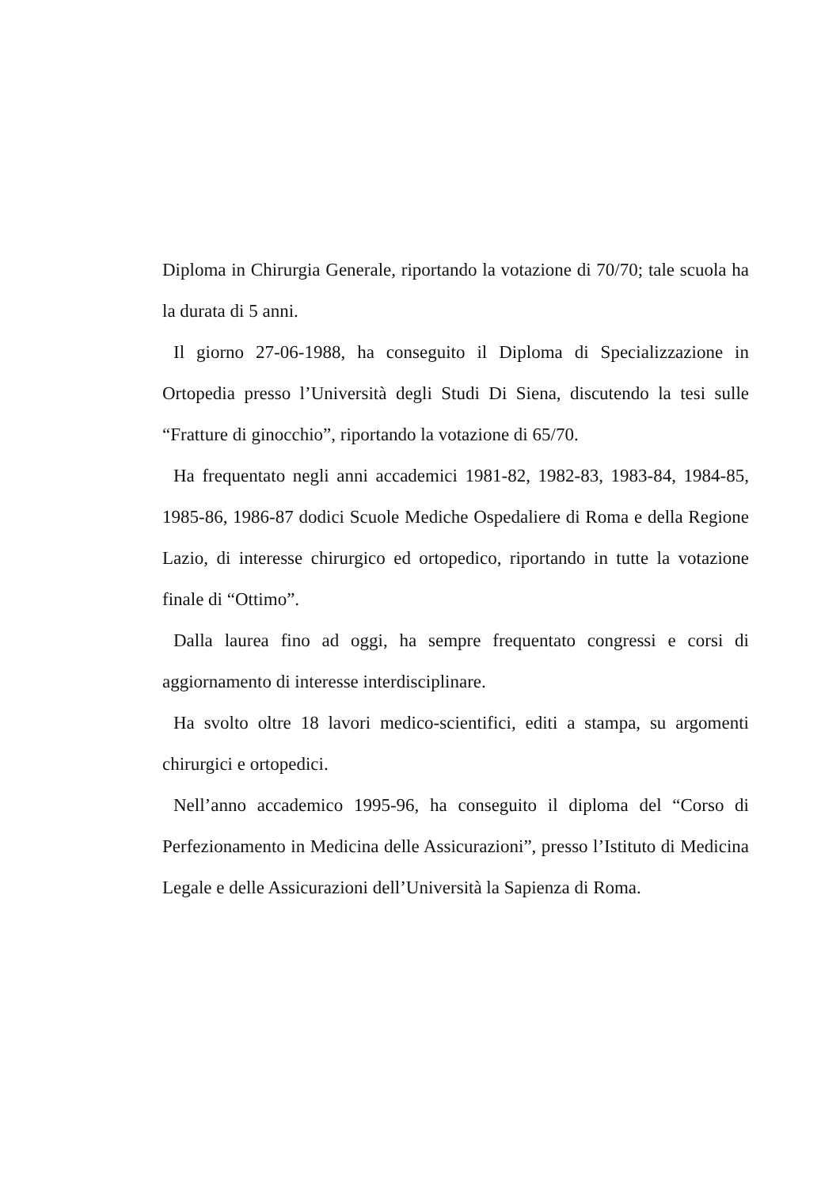Diploma in Chirurgia Generale, riportando la votazione di 70/70; tale scuola ha la durata di 5 anni.
Il giorno 27-06-1988, ha conseguito il Diploma di Specializzazione in Ortopedia presso l’Università degli Studi Di Siena, discutendo la tesi sulle “Fratture di ginocchio”, riportando la votazione di 65/70.
Ha frequentato negli anni accademici 1981-82, 1982-83, 1983-84, 1984-85, 1985-86, 1986-87 dodici Scuole Mediche Ospedaliere di Roma e della Regione Lazio, di interesse chirurgico ed ortopedico, riportando in tutte la votazione finale di “Ottimo”.
Dalla laurea fino ad oggi, ha sempre frequentato congressi e corsi di aggiornamento di interesse interdisciplinare.
Ha svolto oltre 18 lavori medico-scientifici, editi a stampa, su argomenti chirurgici e ortopedici.
Nell’anno accademico 1995-96, ha conseguito il diploma del “Corso di Perfezionamento in Medicina delle Assicurazioni”, presso l’Istituto di Medicina Legale e delle Assicurazioni dell’Università la Sapienza di Roma.